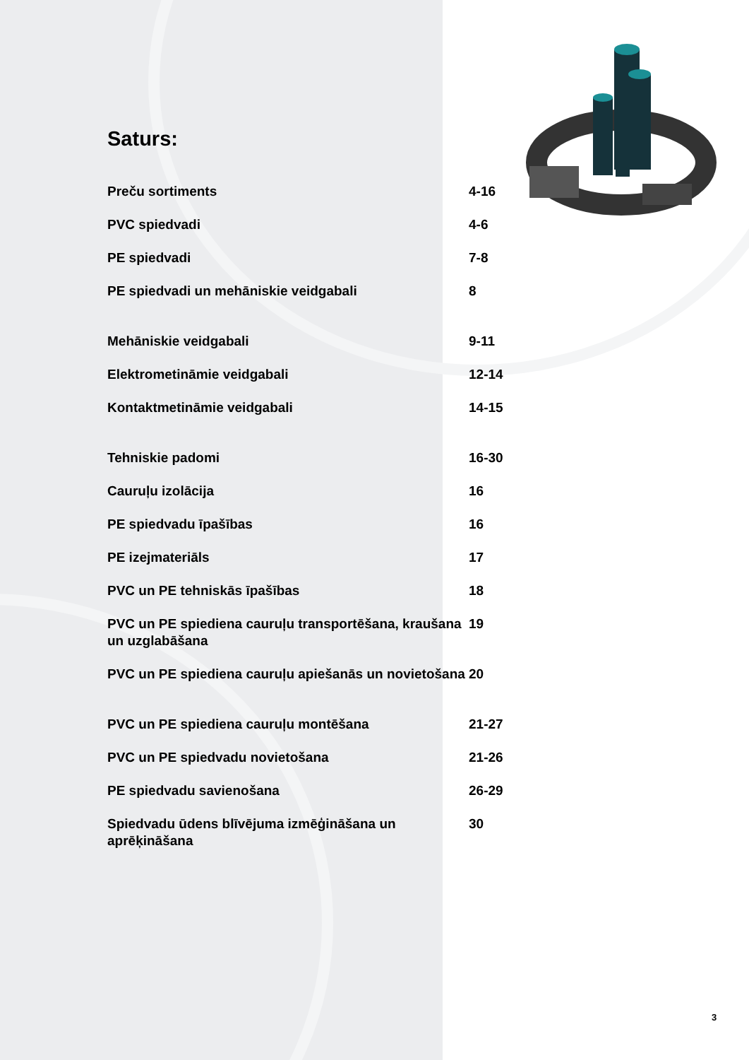Saturs:
Preču sortiments 4-16
PVC spiedvadi 4-6
PE spiedvadi 7-8
PE spiedvadi un mehāniskie veidgabali 8
Mehāniskie veidgabali 9-11
Elektrometināmie veidgabali 12-14
Kontaktmetināmie veidgabali 14-15
Tehniskie padomi 16-30
Cauruļu izolācija 16
PE spiedvadu īpašības 16
PE izejmateriāls 17
PVC un PE tehniskās īpašības 18
PVC un PE spiediena cauruļu transportēšana, kraušana un uzglabāšana
19
PVC un PE spiediena cauruļu apiešanās un novietošana
20
PVC un PE spiediena cauruļu montēšana 21-27
PVC un PE spiedvadu novietošana 21-26
PE spiedvadu savienošana 26-29
Spiedvadu ūdens blīvējuma izmēģināšana un aprēķināšana
30
3